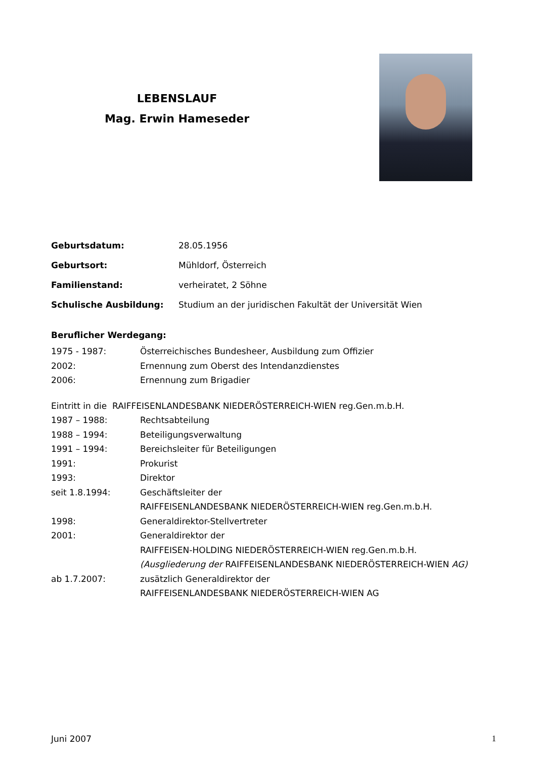LEBENSLAUF
Mag. Erwin Hameseder
Geburtsdatum: 28.05.1956
Geburtsort: Mühldorf, Österreich
Familienstand: verheiratet, 2 Söhne
Schulische Ausbildung: Studium an der juridischen Fakultät der Universität Wien
Beruflicher Werdegang:
1975 - 1987: Österreichisches Bundesheer, Ausbildung zum Offizier
2002: Ernennung zum Oberst des Intendanzdienstes
2006: Ernennung zum Brigadier
Eintritt in die RAIFFEISENLANDESBANK NIEDERÖSTERREICH-WIEN reg.Gen.m.b.H.
1987 – 1988: Rechtsabteilung
1988 – 1994: Beteiligungsverwaltung
1991 – 1994: Bereichsleiter für Beteiligungen
1991: Prokurist
1993: Direktor
seit 1.8.1994: Geschäftsleiter der
RAIFFEISENLANDESBANK NIEDERÖSTERREICH-WIEN reg.Gen.m.b.H.
1998: Generaldirektor-Stellvertreter
2001: Generaldirektor der
RAIFFEISEN-HOLDING NIEDERÖSTERREICH-WIEN reg.Gen.m.b.H.
(Ausgliederung der RAIFFEISENLANDESBANK NIEDERÖSTERREICH-WIEN AG)
ab 1.7.2007: zusätzlich Generaldirektor der
RAIFFEISENLANDESBANK NIEDERÖSTERREICH-WIEN AG
Juni 2007 1